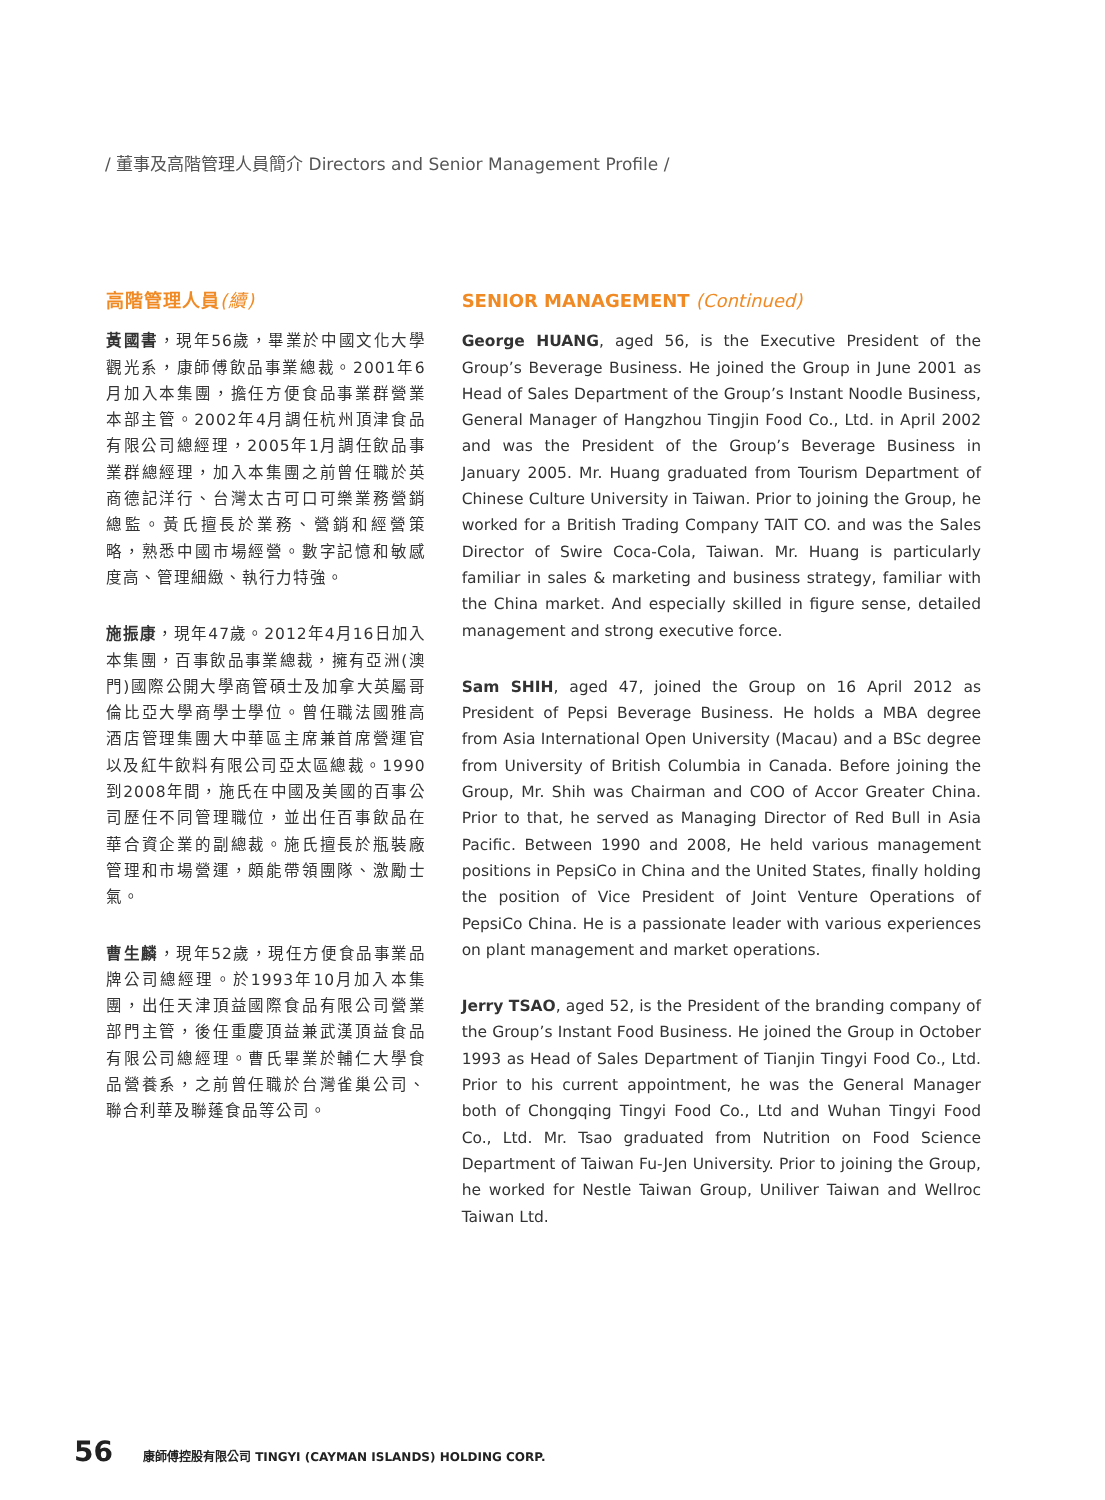/ 董事及高階管理人員簡介 Directors and Senior Management Profile /
高階管理人員(續)
黃國書，現年56歲，畢業於中國文化大學觀光系，康師傅飲品事業總裁。2001年6月加入本集團，擔任方便食品事業群營業本部主管。2002年4月調任杭州頂津食品有限公司總經理，2005年1月調任飲品事業群總經理，加入本集團之前曾任職於英商德記洋行、台灣太古可口可樂業務營銷總監。黃氏擅長於業務、營銷和經營策略，熟悉中國市場經營。數字記憶和敏感度高、管理細緻、執行力特強。
施振康，現年47歲。2012年4月16日加入本集團，百事飲品事業總裁，擁有亞洲(澳門)國際公開大學商管碩士及加拿大英屬哥倫比亞大學商學士學位。曾任職法國雅高酒店管理集團大中華區主席兼首席營運官以及紅牛飲料有限公司亞太區總裁。1990到2008年間，施氏在中國及美國的百事公司歷任不同管理職位，並出任百事飲品在華合資企業的副總裁。施氏擅長於瓶裝廠管理和市場營運，頗能帶領團隊、激勵士氣。
曹生麟，現年52歲，現任方便食品事業品牌公司總經理。於1993年10月加入本集團，出任天津頂益國際食品有限公司營業部門主管，後任重慶頂益兼武漢頂益食品有限公司總經理。曹氏畢業於輔仁大學食品營養系，之前曾任職於台灣雀巢公司、聯合利華及聯蓬食品等公司。
SENIOR MANAGEMENT (Continued)
George HUANG, aged 56, is the Executive President of the Group’s Beverage Business. He joined the Group in June 2001 as Head of Sales Department of the Group’s Instant Noodle Business, General Manager of Hangzhou Tingjin Food Co., Ltd. in April 2002 and was the President of the Group’s Beverage Business in January 2005. Mr. Huang graduated from Tourism Department of Chinese Culture University in Taiwan. Prior to joining the Group, he worked for a British Trading Company TAIT CO. and was the Sales Director of Swire Coca-Cola, Taiwan. Mr. Huang is particularly familiar in sales & marketing and business strategy, familiar with the China market. And especially skilled in figure sense, detailed management and strong executive force.
Sam SHIH, aged 47, joined the Group on 16 April 2012 as President of Pepsi Beverage Business. He holds a MBA degree from Asia International Open University (Macau) and a BSc degree from University of British Columbia in Canada. Before joining the Group, Mr. Shih was Chairman and COO of Accor Greater China. Prior to that, he served as Managing Director of Red Bull in Asia Pacific. Between 1990 and 2008, He held various management positions in PepsiCo in China and the United States, finally holding the position of Vice President of Joint Venture Operations of PepsiCo China. He is a passionate leader with various experiences on plant management and market operations.
Jerry TSAO, aged 52, is the President of the branding company of the Group’s Instant Food Business. He joined the Group in October 1993 as Head of Sales Department of Tianjin Tingyi Food Co., Ltd. Prior to his current appointment, he was the General Manager both of Chongqing Tingyi Food Co., Ltd and Wuhan Tingyi Food Co., Ltd. Mr. Tsao graduated from Nutrition on Food Science Department of Taiwan Fu-Jen University. Prior to joining the Group, he worked for Nestle Taiwan Group, Uniliver Taiwan and Wellroc Taiwan Ltd.
56 康師傅控股有限公司 TINGYI (CAYMAN ISLANDS) HOLDING CORP.